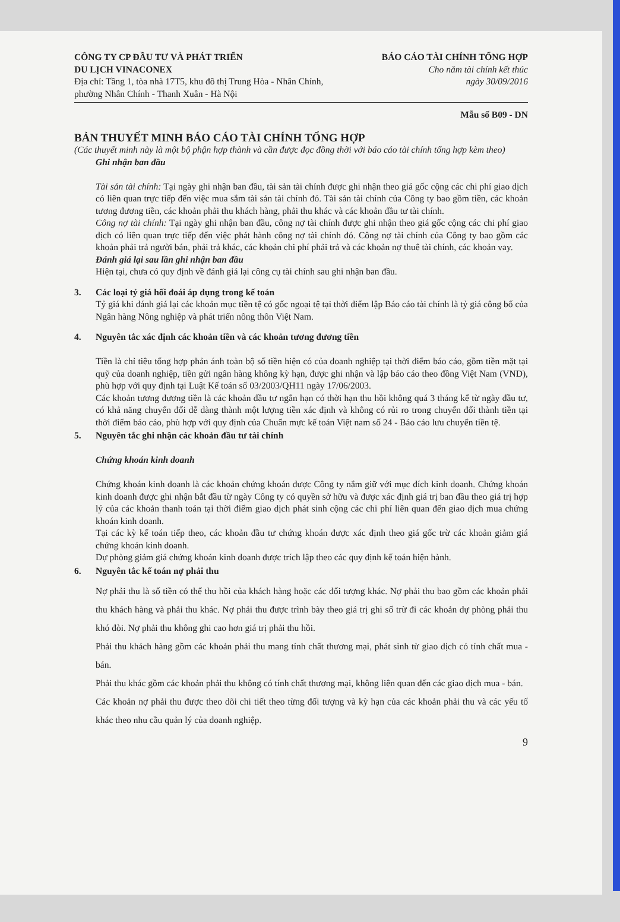CÔNG TY CP ĐẦU TƯ VÀ PHÁT TRIỂN
DU LỊCH VINACONEX
Địa chỉ: Tầng 1, tòa nhà 17T5, khu đô thị Trung Hòa - Nhân Chính,
phường Nhân Chính - Thanh Xuân - Hà Nội
BÁO CÁO TÀI CHÍNH TỔNG HỢP
Cho năm tài chính kết thúc
ngày 30/09/2016
Mẫu số B09 - DN
BẢN THUYẾT MINH BÁO CÁO TÀI CHÍNH TỔNG HỢP
(Các thuyết minh này là một bộ phận hợp thành và cần được đọc đồng thời với báo cáo tài chính tổng hợp kèm theo)
Ghi nhận ban đầu
Tài sản tài chính: Tại ngày ghi nhận ban đầu, tài sản tài chính được ghi nhận theo giá gốc cộng các chi phí giao dịch có liên quan trực tiếp đến việc mua sắm tài sản tài chính đó. Tài sản tài chính của Công ty bao gồm tiền, các khoản tương đương tiền, các khoản phải thu khách hàng, phải thu khác và các khoản đầu tư tài chính.
Công nợ tài chính: Tại ngày ghi nhận ban đầu, công nợ tài chính được ghi nhận theo giá gốc cộng các chi phí giao dịch có liên quan trực tiếp đến việc phát hành công nợ tài chính đó. Công nợ tài chính của Công ty bao gồm các khoản phải trả người bán, phải trả khác, các khoản chi phí phải trả và các khoản nợ thuê tài chính, các khoản vay.
Đánh giá lại sau lần ghi nhận ban đầu
Hiện tại, chưa có quy định về đánh giá lại công cụ tài chính sau ghi nhận ban đầu.
3. Các loại tỷ giá hối đoái áp dụng trong kế toán
Tỷ giá khi đánh giá lại các khoản mục tiền tệ có gốc ngoại tệ tại thời điểm lập Báo cáo tài chính là tỷ giá công bố của Ngân hàng Nông nghiệp và phát triển nông thôn Việt Nam.
4. Nguyên tắc xác định các khoản tiền và các khoản tương đương tiền
Tiền là chỉ tiêu tổng hợp phản ánh toàn bộ số tiền hiện có của doanh nghiệp tại thời điểm báo cáo, gồm tiền mặt tại quỹ của doanh nghiệp, tiền gửi ngân hàng không kỳ hạn, được ghi nhận và lập báo cáo theo đồng Việt Nam (VND), phù hợp với quy định tại Luật Kế toán số 03/2003/QH11 ngày 17/06/2003.
Các khoản tương đương tiền là các khoản đầu tư ngắn hạn có thời hạn thu hồi không quá 3 tháng kể từ ngày đầu tư, có khả năng chuyển đổi dễ dàng thành một lượng tiền xác định và không có rủi ro trong chuyển đổi thành tiền tại thời điểm báo cáo, phù hợp với quy định của Chuẩn mực kế toán Việt nam số 24 - Báo cáo lưu chuyển tiền tệ.
5. Nguyên tắc ghi nhận các khoản đầu tư tài chính
Chứng khoán kinh doanh
Chứng khoán kinh doanh là các khoản chứng khoán được Công ty nắm giữ với mục đích kinh doanh. Chứng khoán kinh doanh được ghi nhận bắt đầu từ ngày Công ty có quyền sở hữu và được xác định giá trị ban đầu theo giá trị hợp lý của các khoản thanh toán tại thời điểm giao dịch phát sinh cộng các chi phí liên quan đến giao dịch mua chứng khoán kinh doanh.
Tại các kỳ kế toán tiếp theo, các khoản đầu tư chứng khoán được xác định theo giá gốc trừ các khoản giảm giá chứng khoán kinh doanh.
Dự phòng giảm giá chứng khoán kinh doanh được trích lập theo các quy định kế toán hiện hành.
6. Nguyên tắc kế toán nợ phải thu
Nợ phải thu là số tiền có thể thu hồi của khách hàng hoặc các đối tượng khác. Nợ phải thu bao gồm các khoản phải thu khách hàng và phải thu khác. Nợ phải thu được trình bày theo giá trị ghi sổ trừ đi các khoản dự phòng phải thu khó đòi. Nợ phải thu không ghi cao hơn giá trị phải thu hồi.
Phải thu khách hàng gồm các khoản phải thu mang tính chất thương mại, phát sinh từ giao dịch có tính chất mua - bán.
Phải thu khác gồm các khoản phải thu không có tính chất thương mại, không liên quan đến các giao dịch mua - bán.
Các khoản nợ phải thu được theo dõi chi tiết theo từng đối tượng và kỳ hạn của các khoản phải thu và các yếu tố khác theo nhu cầu quản lý của doanh nghiệp.
9